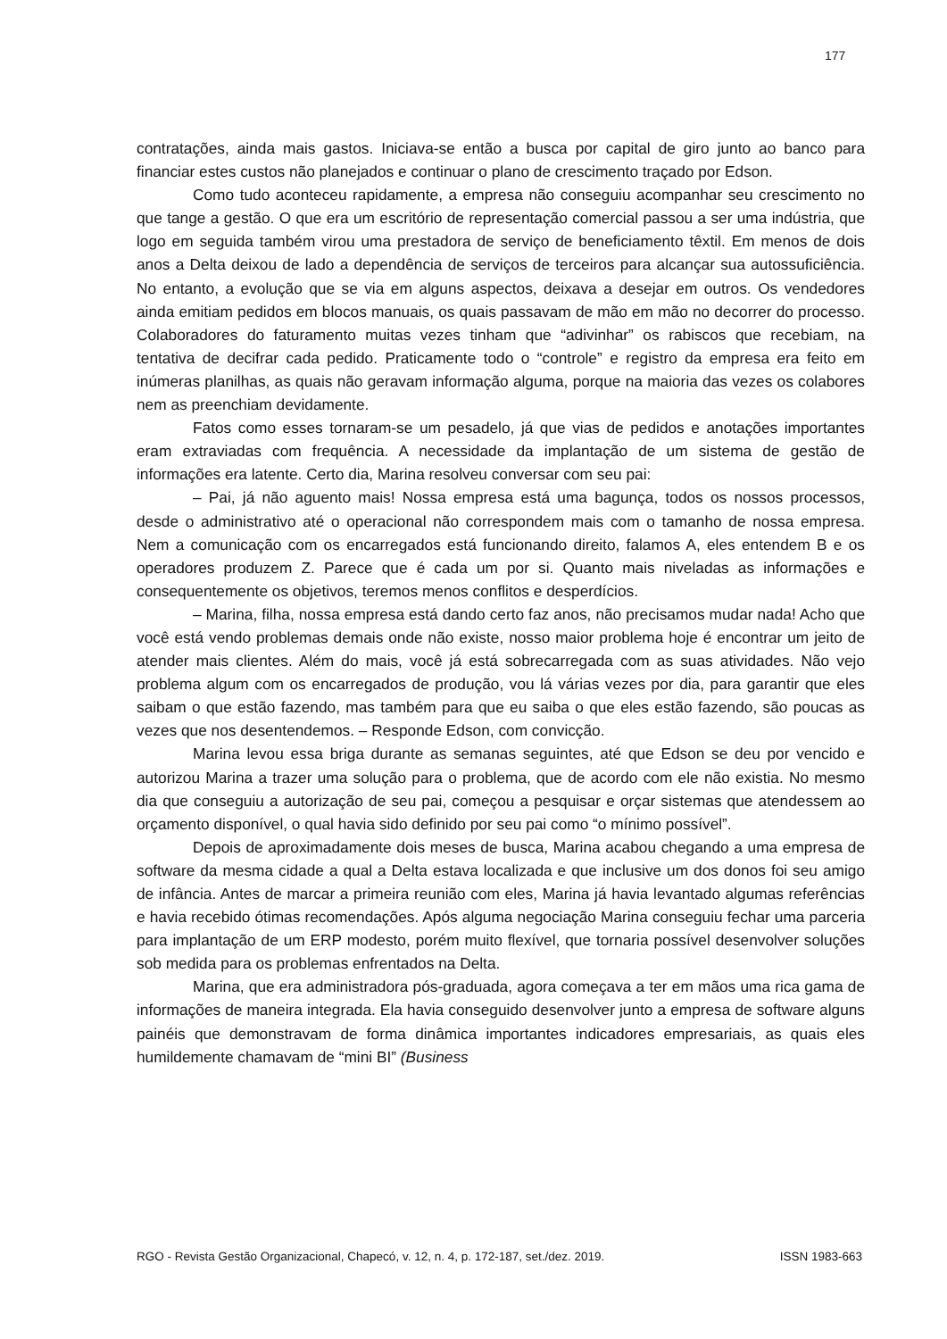177
contratações, ainda mais gastos. Iniciava-se então a busca por capital de giro junto ao banco para financiar estes custos não planejados e continuar o plano de crescimento traçado por Edson.
Como tudo aconteceu rapidamente, a empresa não conseguiu acompanhar seu crescimento no que tange a gestão. O que era um escritório de representação comercial passou a ser uma indústria, que logo em seguida também virou uma prestadora de serviço de beneficiamento têxtil. Em menos de dois anos a Delta deixou de lado a dependência de serviços de terceiros para alcançar sua autossuficiência. No entanto, a evolução que se via em alguns aspectos, deixava a desejar em outros. Os vendedores ainda emitiam pedidos em blocos manuais, os quais passavam de mão em mão no decorrer do processo. Colaboradores do faturamento muitas vezes tinham que “adivinhar” os rabiscos que recebiam, na tentativa de decifrar cada pedido. Praticamente todo o “controle” e registro da empresa era feito em inúmeras planilhas, as quais não geravam informação alguma, porque na maioria das vezes os colabores nem as preenchiam devidamente.
Fatos como esses tornaram-se um pesadelo, já que vias de pedidos e anotações importantes eram extraviadas com frequência. A necessidade da implantação de um sistema de gestão de informações era latente. Certo dia, Marina resolveu conversar com seu pai:
– Pai, já não aguento mais! Nossa empresa está uma bagunça, todos os nossos processos, desde o administrativo até o operacional não correspondem mais com o tamanho de nossa empresa. Nem a comunicação com os encarregados está funcionando direito, falamos A, eles entendem B e os operadores produzem Z. Parece que é cada um por si. Quanto mais niveladas as informações e consequentemente os objetivos, teremos menos conflitos e desperdícios.
– Marina, filha, nossa empresa está dando certo faz anos, não precisamos mudar nada! Acho que você está vendo problemas demais onde não existe, nosso maior problema hoje é encontrar um jeito de atender mais clientes. Além do mais, você já está sobrecarregada com as suas atividades. Não vejo problema algum com os encarregados de produção, vou lá várias vezes por dia, para garantir que eles saibam o que estão fazendo, mas também para que eu saiba o que eles estão fazendo, são poucas as vezes que nos desentendemos. – Responde Edson, com convicção.
Marina levou essa briga durante as semanas seguintes, até que Edson se deu por vencido e autorizou Marina a trazer uma solução para o problema, que de acordo com ele não existia. No mesmo dia que conseguiu a autorização de seu pai, começou a pesquisar e orçar sistemas que atendessem ao orçamento disponível, o qual havia sido definido por seu pai como “o mínimo possível”.
Depois de aproximadamente dois meses de busca, Marina acabou chegando a uma empresa de software da mesma cidade a qual a Delta estava localizada e que inclusive um dos donos foi seu amigo de infância. Antes de marcar a primeira reunião com eles, Marina já havia levantado algumas referências e havia recebido ótimas recomendações. Após alguma negociação Marina conseguiu fechar uma parceria para implantação de um ERP modesto, porém muito flexível, que tornaria possível desenvolver soluções sob medida para os problemas enfrentados na Delta.
Marina, que era administradora pós-graduada, agora começava a ter em mãos uma rica gama de informações de maneira integrada. Ela havia conseguido desenvolver junto a empresa de software alguns painéis que demonstravam de forma dinâmica importantes indicadores empresariais, as quais eles humildemente chamavam de “mini BI” (Business
RGO - Revista Gestão Organizacional, Chapecó, v. 12, n. 4, p. 172-187, set./dez. 2019. ISSN 1983-663